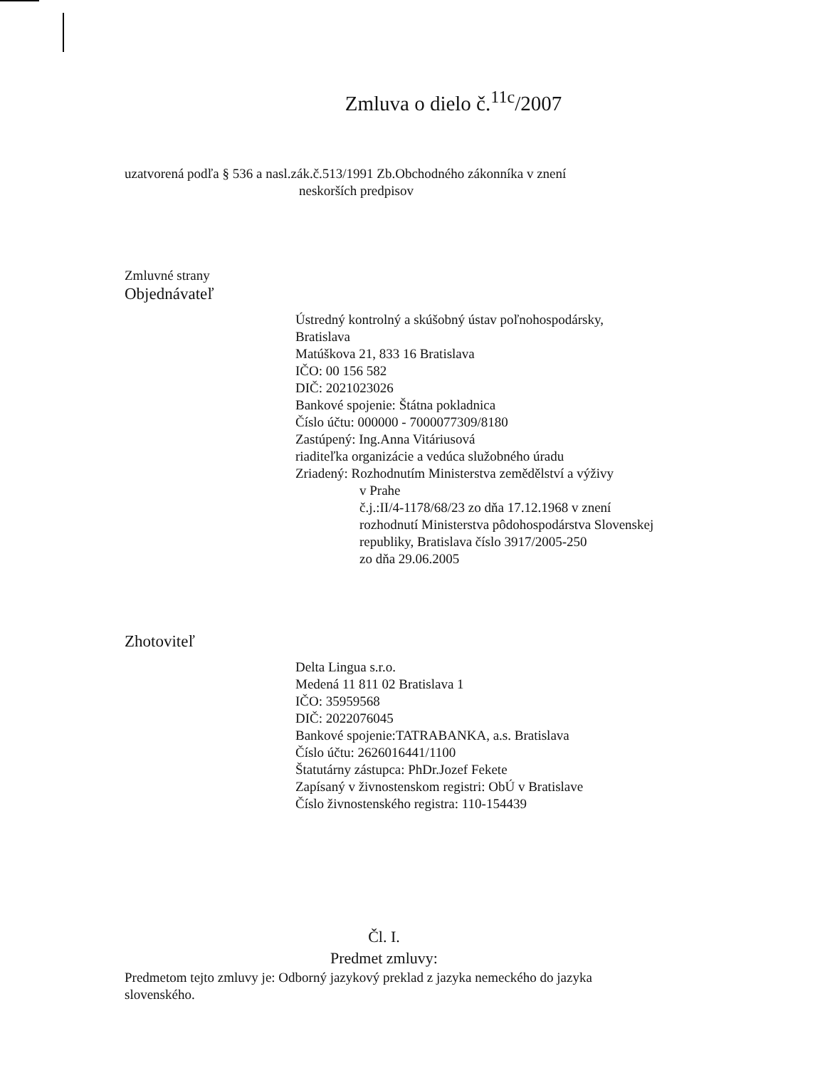Zmluva o dielo č.<sup>11c</sup>/2007
uzatvorená podľa § 536 a nasl.zák.č.513/1991 Zb.Obchodného zákonníka v znení
neskorších predpisov
Zmluvné strany
Objednávateľ
Ústredný kontrolný a skúšobný ústav poľnohospodársky,
Bratislava
Matúškova 21, 833 16 Bratislava
IČO: 00 156 582
DIČ: 2021023026
Bankové spojenie: Štátna pokladnica
Číslo účtu: 000000 - 7000077309/8180
Zastúpený: Ing.Anna Vitáriusová
riaditeľka organizácie a vedúca služobného úradu
Zriadený: Rozhodnutím Ministerstva zemědělství a výživy
v Prahe
č.j.:II/4-1178/68/23 zo dňa 17.12.1968 v znení
rozhodnutí Ministerstva pôdohospodárstva Slovenskej
republiky, Bratislava číslo 3917/2005-250
zo dňa 29.06.2005
Zhotoviteľ
Delta Lingua s.r.o.
Medená 11 811 02 Bratislava 1
IČO: 35959568
DIČ: 2022076045
Bankové spojenie:TATRABANKA, a.s. Bratislava
Číslo účtu: 2626016441/1100
Štatutárny zástupca: PhDr.Jozef Fekete
Zapísaný v živnostenskom registri: ObÚ v Bratislave
Číslo živnostenského registra: 110-154439
Čl. I.
Predmet zmluvy:
Predmetom tejto zmluvy je: Odborný jazykový preklad z jazyka nemeckého do jazyka
slovenského.